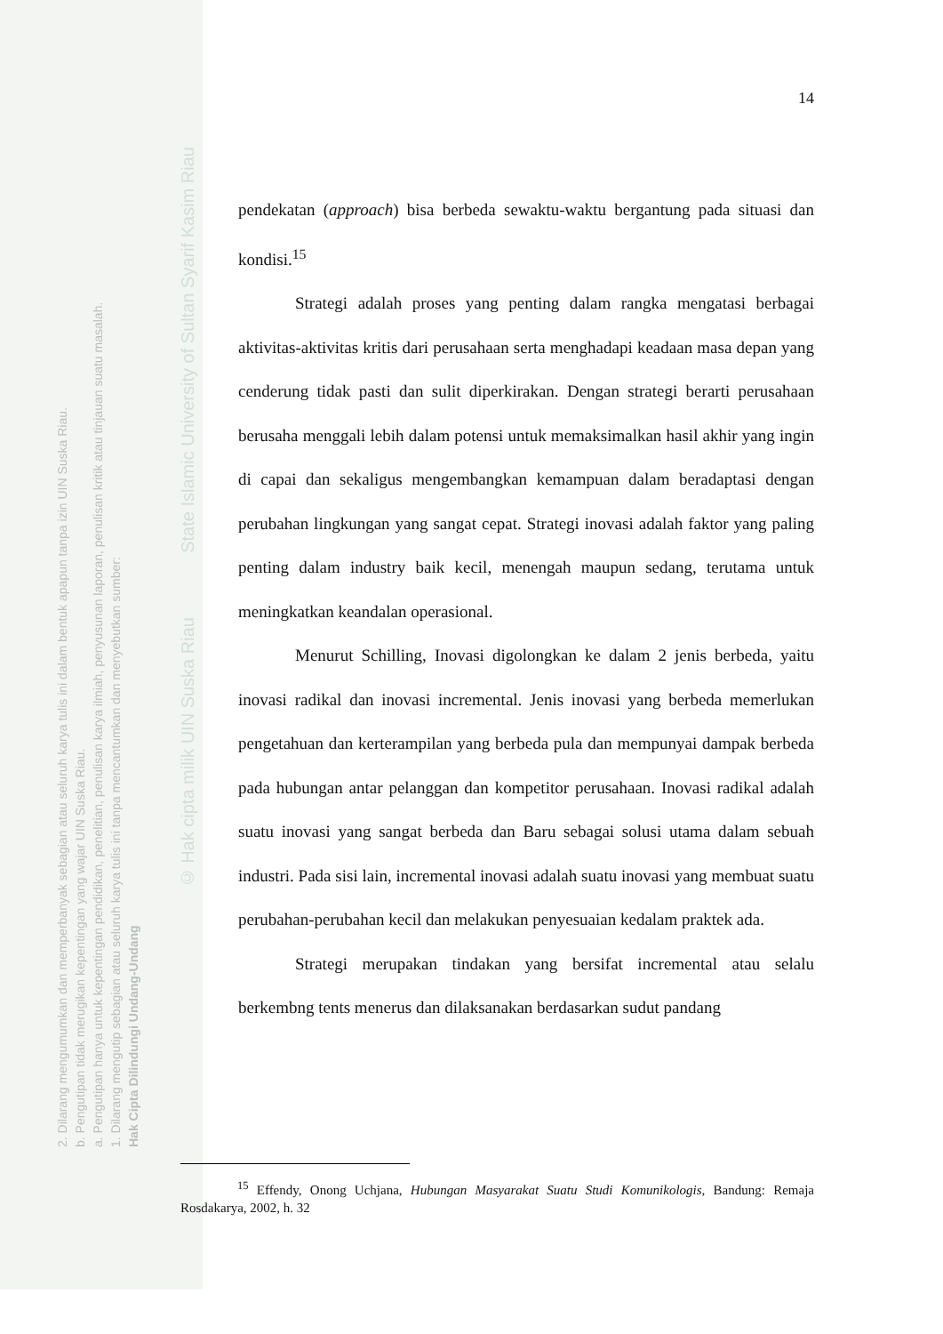2. Dilarang mengumumkan dan memperbanyak sebagian atau seluruh karya tulis ini dalam bentuk apapun tanpa izin UIN Suska Riau.
b. Pengutipan tidak merugikan kepentingan yang wajar UIN Suska Riau.
a. Pengutipan hanya untuk kepentingan pendidikan, penelitian, penulisan karya ilmiah, penyusunan laporan, penulisan kritik atau tinjauan suatu masalah.
1. Dilarang mengutip sebagian atau seluruh karya tulis ini tanpa mencantumkan dan menyebutkan sumber:
Hak Cipta Dilindungi Undang-Undang
© Hak cipta milik UIN Suska Riau State Islamic University of Sultan Syarif Kasim Riau
14
pendekatan (approach) bisa berbeda sewaktu-waktu bergantung pada situasi dan kondisi.<sup>15</sup>
Strategi adalah proses yang penting dalam rangka mengatasi berbagai aktivitas-aktivitas kritis dari perusahaan serta menghadapi keadaan masa depan yang cenderung tidak pasti dan sulit diperkirakan. Dengan strategi berarti perusahaan berusaha menggali lebih dalam potensi untuk memaksimalkan hasil akhir yang ingin di capai dan sekaligus mengembangkan kemampuan dalam beradaptasi dengan perubahan lingkungan yang sangat cepat. Strategi inovasi adalah faktor yang paling penting dalam industry baik kecil, menengah maupun sedang, terutama untuk meningkatkan keandalan operasional.
Menurut Schilling, Inovasi digolongkan ke dalam 2 jenis berbeda, yaitu inovasi radikal dan inovasi incremental. Jenis inovasi yang berbeda memerlukan pengetahuan dan kerterampilan yang berbeda pula dan mempunyai dampak berbeda pada hubungan antar pelanggan dan kompetitor perusahaan. Inovasi radikal adalah suatu inovasi yang sangat berbeda dan Baru sebagai solusi utama dalam sebuah industri. Pada sisi lain, incremental inovasi adalah suatu inovasi yang membuat suatu perubahan-perubahan kecil dan melakukan penyesuaian kedalam praktek ada.
Strategi merupakan tindakan yang bersifat incremental atau selalu berkembng tents menerus dan dilaksanakan berdasarkan sudut pandang
<sup>15</sup> Effendy, Onong Uchjana, Hubungan Masyarakat Suatu Studi Komunikologis, Bandung: Remaja Rosdakarya, 2002, h. 32